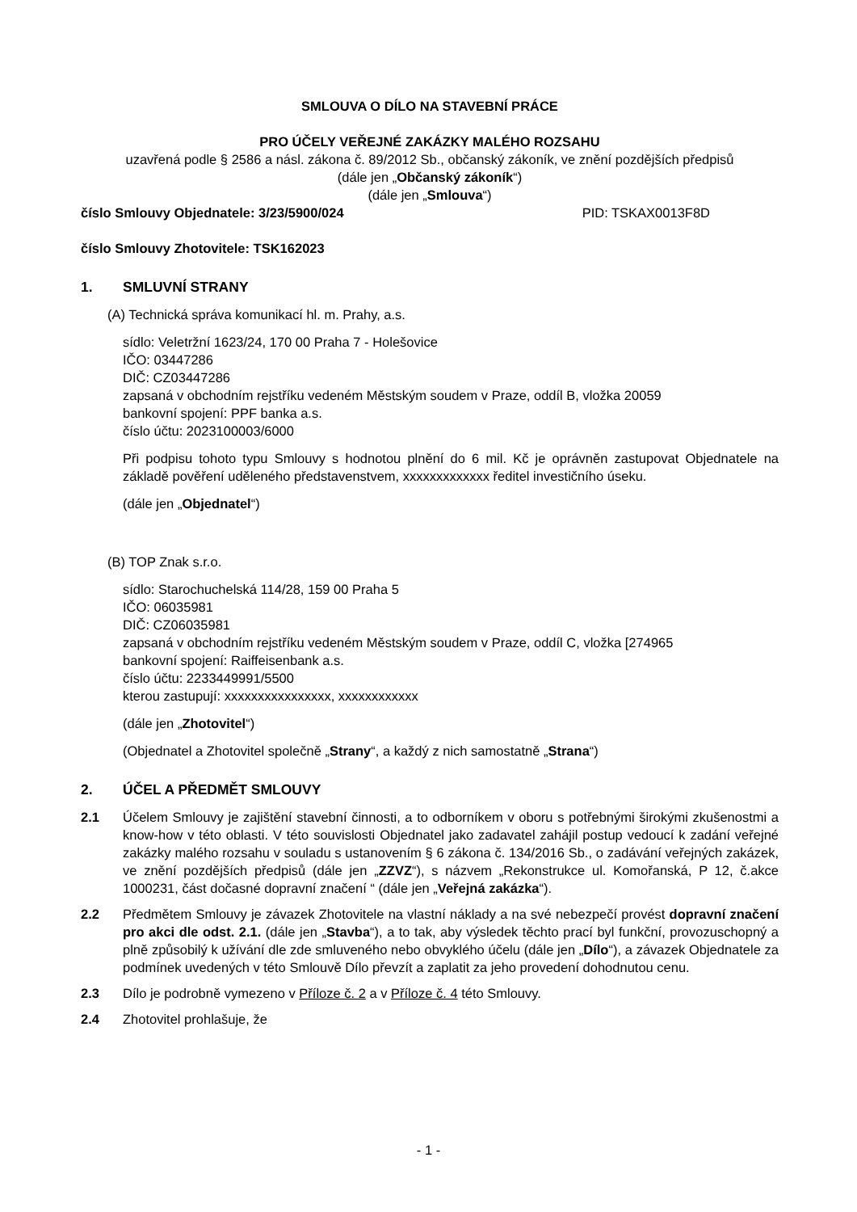SMLOUVA O DÍLO NA STAVEBNÍ PRÁCE
PRO ÚČELY VEŘEJNÉ ZAKÁZKY MALÉHO ROZSAHU
uzavřená podle § 2586 a násl. zákona č. 89/2012 Sb., občanský zákoník, ve znění pozdějších předpisů
(dále jen „Občanský zákoník“)
(dále jen „Smlouva“)
číslo Smlouvy Objednatele: 3/23/5900/024 PID: TSKAX0013F8D
číslo Smlouvy Zhotovitele: TSK162023
1. SMLUVNÍ STRANY
(A) Technická správa komunikací hl. m. Prahy, a.s.
sídlo: Veletržní 1623/24, 170 00 Praha 7 - Holešovice
IČO: 03447286
DIČ: CZ03447286
zapsaná v obchodním rejstříku vedeném Městským soudem v Praze, oddíl B, vložka 20059
bankovní spojení: PPF banka a.s.
číslo účtu: 2023100003/6000
Při podpisu tohoto typu Smlouvy s hodnotou plnění do 6 mil. Kč je oprávněn zastupovat Objednatele na základě pověření uděleného představenstvem, xxxxxxxxxxxxx ředitel investičního úseku.
(dále jen „Objednatel“)
(B) TOP Znak s.r.o.
sídlo: Starochuchelská 114/28, 159 00 Praha 5
IČO: 06035981
DIČ: CZ06035981
zapsaná v obchodním rejstříku vedeném Městským soudem v Praze, oddíl C, vložka [274965
bankovní spojení: Raiffeisenbank a.s.
číslo účtu: 2233449991/5500
kterou zastupují: xxxxxxxxxxxxxxxx, xxxxxxxxxxxx
(dále jen „Zhotovitel“)
(Objednatel a Zhotovitel společně „Strany“, a každý z nich samostatně „Strana“)
2. ÚČEL A PŘEDMĚT SMLOUVY
2.1 Účelem Smlouvy je zajištění stavební činnosti, a to odborníkem v oboru s potřebnými širokými zkušenostmi a know-how v této oblasti. V této souvislosti Objednatel jako zadavatel zahájil postup vedoucí k zadání veřejné zakázky malého rozsahu v souladu s ustanovením § 6 zákona č. 134/2016 Sb., o zadávání veřejných zakázek, ve znění pozdějších předpisů (dále jen „ZZVZ“), s názvem „Rekonstrukce ul. Komořanská, P 12, č.akce 1000231, část dočasné dopravní značení “ (dále jen „Veřejná zakázka“).
2.2 Předmětem Smlouvy je závazek Zhotovitele na vlastní náklady a na své nebezpečí provést dopravní značení pro akci dle odst. 2.1. (dále jen „Stavba“), a to tak, aby výsledek těchto prací byl funkční, provozuschopný a plně způsobilý k užívání dle zde smluveného nebo obvyklého účelu (dále jen „Dílo“), a závazek Objednatele za podmínek uvedených v této Smlouvě Dílo převzít a zaplatit za jeho provedení dohodnutou cenu.
2.3 Dílo je podrobně vymezeno v Příloze č. 2 a v Příloze č. 4 této Smlouvy.
2.4 Zhotovitel prohlašuje, že
- 1 -